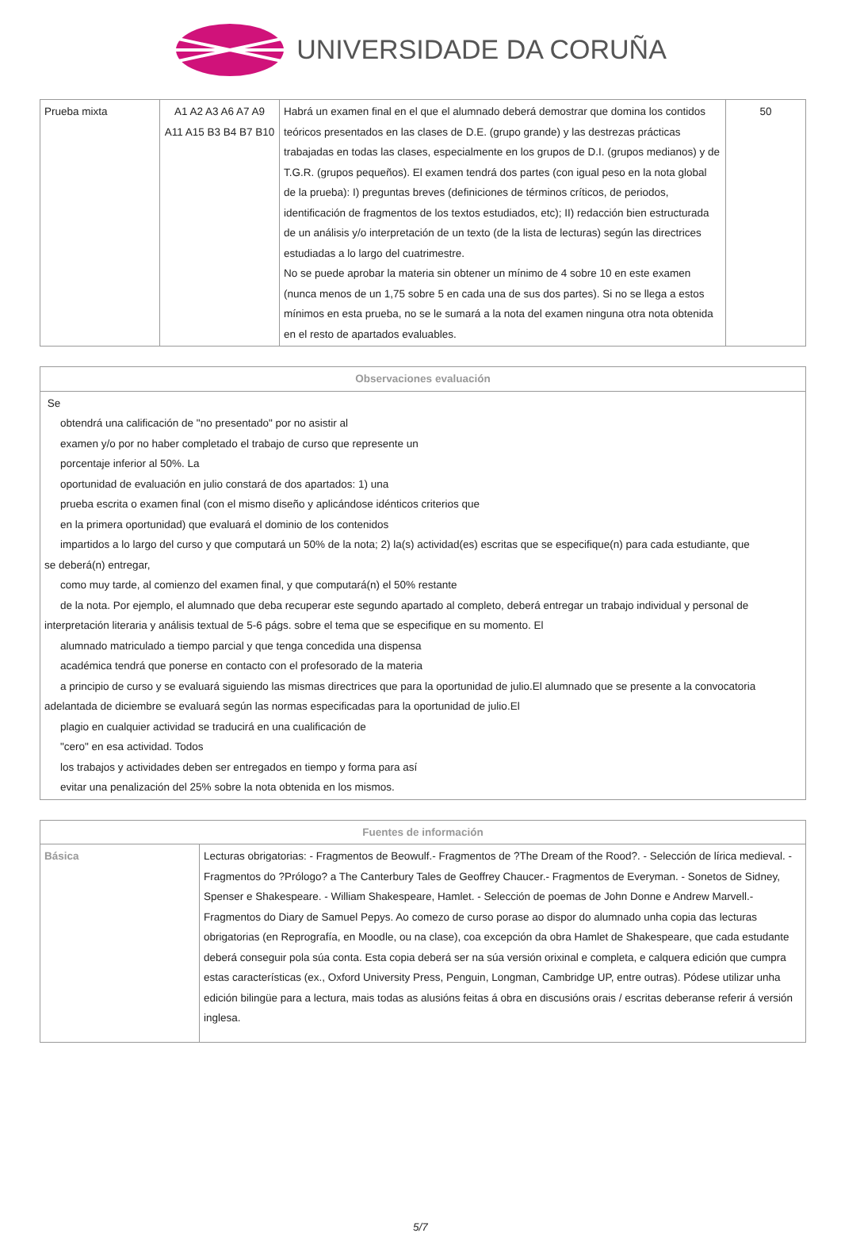UNIVERSIDADE DA CORUÑA
| Prueba mixta | A1 A2 A3 A6 A7 A9 A11 A15 B3 B4 B7 B10 | Habrá un examen final en el que el alumnado deberá demostrar que domina los contidos teóricos presentados en las clases de D.E. (grupo grande) y las destrezas prácticas trabajadas en todas las clases, especialmente en los grupos de D.I. (grupos medianos) y de T.G.R. (grupos pequeños). El examen tendrá dos partes (con igual peso en la nota global de la prueba): I) preguntas breves (definiciones de términos críticos, de periodos, identificación de fragmentos de los textos estudiados, etc); II) redacción bien estructurada de un análisis y/o interpretación de un texto (de la lista de lecturas) según las directrices estudiadas a lo largo del cuatrimestre. No se puede aprobar la materia sin obtener un mínimo de 4 sobre 10 en este examen (nunca menos de un 1,75 sobre 5 en cada una de sus dos partes). Si no se llega a estos mínimos en esta prueba, no se le sumará a la nota del examen ninguna otra nota obtenida en el resto de apartados evaluables. | 50 |
| Observaciones evaluación |
| --- |
| Se obtendrá una calificación de "no presentado" por no asistir al examen y/o por no haber completado el trabajo de curso que represente un porcentaje inferior al 50%. La oportunidad de evaluación en julio constará de dos apartados: 1) una prueba escrita o examen final (con el mismo diseño y aplicándose idénticos criterios que en la primera oportunidad) que evaluará el dominio de los contenidos impartidos a lo largo del curso y que computará un 50% de la nota; 2) la(s) actividad(es) escritas que se especifique(n) para cada estudiante, que se deberá(n) entregar, como muy tarde, al comienzo del examen final, y que computará(n) el 50% restante de la nota. Por ejemplo, el alumnado que deba recuperar este segundo apartado al completo, deberá entregar un trabajo individual y personal de interpretación literaria y análisis textual de 5-6 págs. sobre el tema que se especifique en su momento. El alumnado matriculado a tiempo parcial y que tenga concedida una dispensa académica tendrá que ponerse en contacto con el profesorado de la materia a principio de curso y se evaluará siguiendo las mismas directrices que para la oportunidad de julio.El alumnado que se presente a la convocatoria adelantada de diciembre se evaluará según las normas especificadas para la oportunidad de julio.El plagio en cualquier actividad se traducirá en una cualificación de "cero" en esa actividad. Todos los trabajos y actividades deben ser entregados en tiempo y forma para así evitar una penalización del 25% sobre la nota obtenida en los mismos. |
| Fuentes de información | |
| --- | --- |
| Básica | Lecturas obrigatorias: - Fragmentos de Beowulf.- Fragmentos de ?The Dream of the Rood?. - Selección de lírica medieval. - Fragmentos do ?Prólogo? a The Canterbury Tales de Geoffrey Chaucer.- Fragmentos de Everyman. - Sonetos de Sidney, Spenser e Shakespeare. - William Shakespeare, Hamlet. - Selección de poemas de John Donne e Andrew Marvell.- Fragmentos do Diary de Samuel Pepys. Ao comezo de curso porase ao dispor do alumnado unha copia das lecturas obrigatorias (en Reprografía, en Moodle, ou na clase), coa excepción da obra Hamlet de Shakespeare, que cada estudante deberá conseguir pola súa conta. Esta copia deberá ser na súa versión orixinal e completa, e calquera edición que cumpra estas características (ex., Oxford University Press, Penguin, Longman, Cambridge UP, entre outras). Pódese utilizar unha edición bilingüe para a lectura, mais todas as alusións feitas á obra en discusións orais / escritas deberanse referir á versión inglesa. |
5/7